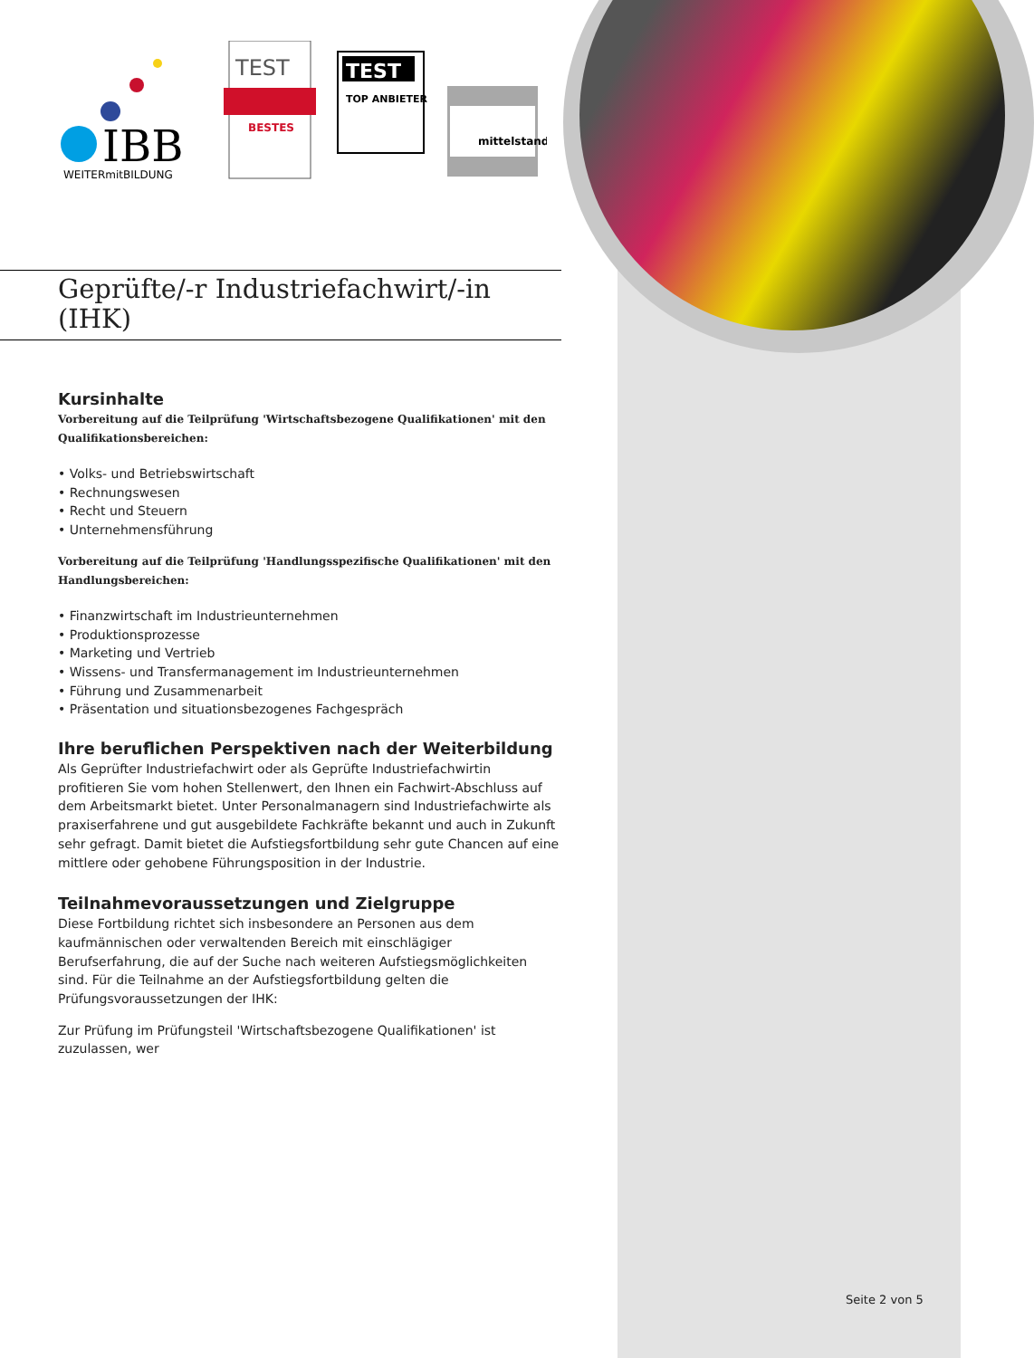IBB
WEITERmitBILDUNG
TEST
BESTES
TEST
TOP ANBIETER
mittelstand
Geprüfte/-r Industriefachwirt/-in
(IHK)
Kursinhalte
Vorbereitung auf die Teilprüfung 'Wirtschaftsbezogene Qualifikationen' mit den Qualifikationsbereichen:
• Volks- und Betriebswirtschaft
• Rechnungswesen
• Recht und Steuern
• Unternehmensführung
Vorbereitung auf die Teilprüfung 'Handlungsspezifische Qualifikationen' mit den Handlungsbereichen:
• Finanzwirtschaft im Industrieunternehmen
• Produktionsprozesse
• Marketing und Vertrieb
• Wissens- und Transfermanagement im Industrieunternehmen
• Führung und Zusammenarbeit
• Präsentation und situationsbezogenes Fachgespräch
Ihre beruflichen Perspektiven nach der Weiterbildung
Als Geprüfter Industriefachwirt oder als Geprüfte Industriefachwirtin profitieren Sie vom hohen Stellenwert, den Ihnen ein Fachwirt-Abschluss auf dem Arbeitsmarkt bietet. Unter Personalmanagern sind Industriefachwirte als praxiserfahrene und gut ausgebildete Fachkräfte bekannt und auch in Zukunft sehr gefragt. Damit bietet die Aufstiegsfortbildung sehr gute Chancen auf eine mittlere oder gehobene Führungsposition in der Industrie.
Teilnahmevoraussetzungen und Zielgruppe
Diese Fortbildung richtet sich insbesondere an Personen aus dem kaufmännischen oder verwaltenden Bereich mit einschlägiger Berufserfahrung, die auf der Suche nach weiteren Aufstiegsmöglichkeiten sind. Für die Teilnahme an der Aufstiegsfortbildung gelten die Prüfungsvoraussetzungen der IHK:
Zur Prüfung im Prüfungsteil 'Wirtschaftsbezogene Qualifikationen' ist zuzulassen, wer
Seite 2 von 5